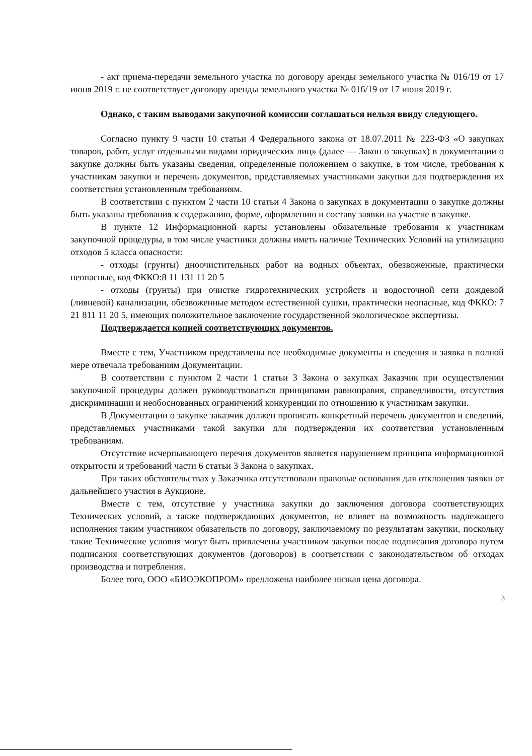- акт приема-передачи земельного участка по договору аренды земельного участка № 016/19 от 17 июня 2019 г. не соответствует договору аренды земельного участка № 016/19 от 17 июня 2019 г.
Однако, с таким выводами закупочной комиссии соглашаться нельзя ввиду следующего.
Согласно пункту 9 части 10 статьи 4 Федерального закона от 18.07.2011 № 223-ФЗ «О закупках товаров, работ, услуг отдельными видами юридических лиц» (далее — Закон о закупках) в документации о закупке должны быть указаны сведения, определенные положением о закупке, в том числе, требования к участникам закупки и перечень документов, представляемых участниками закупки для подтверждения их соответствия установленным требованиям.
В соответствии с пунктом 2 части 10 статьи 4 Закона о закупках в документации о закупке должны быть указаны требования к содержанию, форме, оформлению и составу заявки на участие в закупке.
В пункте 12 Информационной карты установлены обязательные требования к участникам закупочной процедуры, в том числе участники должны иметь наличие Технических Условий на утилизацию отходов 5 класса опасности:
- отходы (грунты) дноочистительных работ на водных объектах, обезвоженные, практически неопасные, код ФККО:8 11 131 11 20 5
- отходы (грунты) при очистке гидротехнических устройств и водосточной сети дождевой (ливневой) канализации, обезвоженные методом естественной сушки, практически неопасные, код ФККО: 7 21 811 11 20 5, имеющих положительное заключение государственной экологическое экспертизы.
Подтверждается копией соответствующих документов.
Вместе с тем, Участником представлены все необходимые документы и сведения и заявка в полной мере отвечала требованиям Документации.
В соответствии с пунктом 2 части 1 статьи 3 Закона о закупках Заказчик при осуществлении закупочной процедуры должен руководствоваться принципами равноправия, справедливости, отсутствия дискриминации и необоснованных ограничений конкуренции по отношению к участникам закупки.
В Документации о закупке заказчик должен прописать конкретный перечень документов и сведений, представляемых участниками такой закупки для подтверждения их соответствия установленным требованиям.
Отсутствие исчерпывающего перечня документов является нарушением принципа информационной открытости и требований части 6 статьи 3 Закона о закупках.
При таких обстоятельствах у Заказчика отсутствовали правовые основания для отклонения заявки от дальнейшего участия в Аукционе.
Вместе с тем, отсутствие у участника закупки до заключения договора соответствующих Технических условий, а также подтверждающих документов, не влияет на возможность надлежащего исполнения таким участником обязательств по договору, заключаемому по результатам закупки, поскольку такие Технические условия могут быть привлечены участником закупки после подписания договора путем подписания соответствующих документов (договоров) в соответствии с законодательством об отходах производства и потребления.
Более того, ООО «БИОЭКОПРОМ» предложена наиболее низкая цена договора.
3